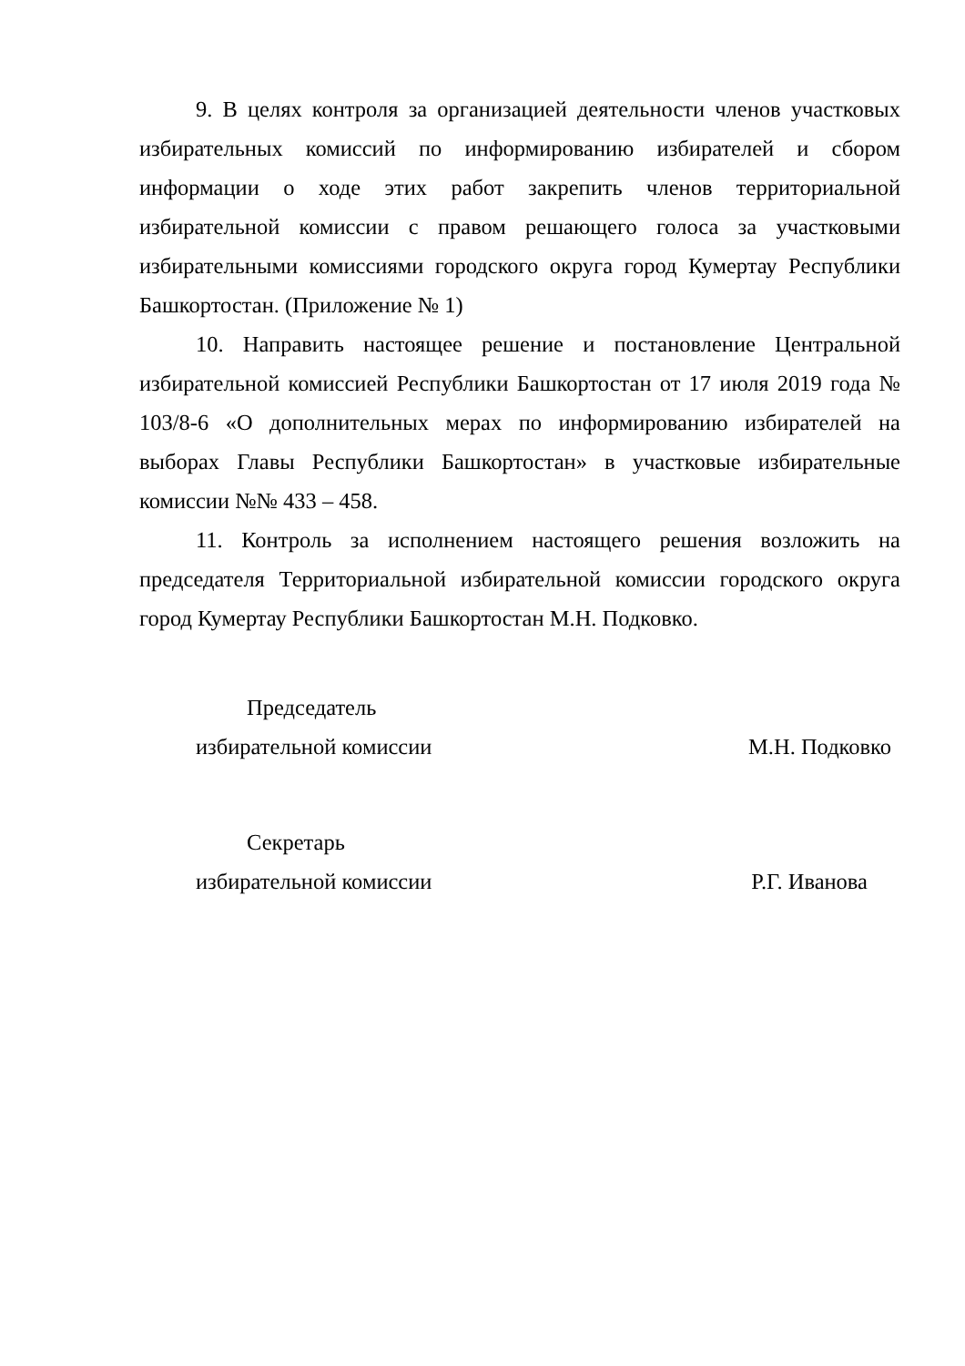9. В целях контроля за организацией деятельности членов участковых избирательных комиссий по информированию избирателей и сбором информации о ходе этих работ закрепить членов территориальной избирательной комиссии с правом решающего голоса за участковыми избирательными комиссиями городского округа город Кумертау Республики Башкортостан. (Приложение № 1)
10. Направить настоящее решение и постановление Центральной избирательной комиссией Республики Башкортостан от 17 июля 2019 года № 103/8-6 «О дополнительных мерах по информированию избирателей на выборах Главы Республики Башкортостан» в участковые избирательные комиссии №№ 433 – 458.
11. Контроль за исполнением настоящего решения возложить на председателя Территориальной избирательной комиссии городского округа город Кумертау Республики Башкортостан М.Н. Подковко.
Председатель
избирательной комиссии
М.Н. Подковко
Секретарь
избирательной комиссии
Р.Г. Иванова